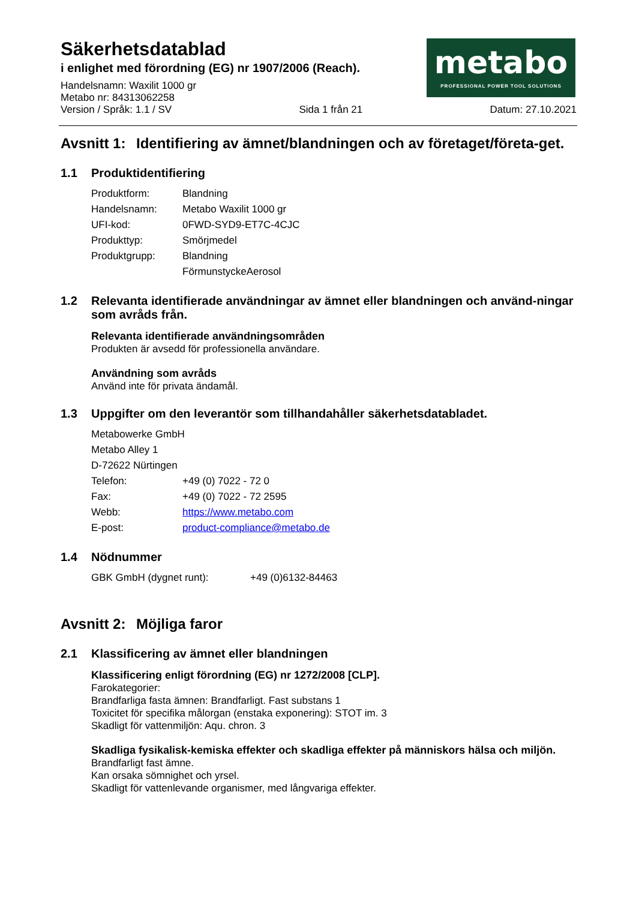Säkerhetsdatablad
i enlighet med förordning (EG) nr 1907/2006 (Reach).
Handelsnamn: Waxilit 1000 gr
Metabo nr: 84313062258
Version / Språk: 1.1 / SV Sida 1 från 21 Datum: 27.10.2021
metabo
PROFESSIONAL POWER TOOL SOLUTIONS
Avsnitt 1: Identifiering av ämnet/blandningen och av företaget/företa-get.
1.1 Produktidentifiering
| Produktform: | Blandning |
| Handelsnamn: | Metabo Waxilit 1000 gr |
| UFI-kod: | 0FWD-SYD9-ET7C-4CJC |
| Produkttyp: | Smörjmedel |
| Produktgrupp: | Blandning |
| | FörmunstyckeAerosol |
1.2 Relevanta identifierade användningar av ämnet eller blandningen och använd-ningar som avråds från.
Relevanta identifierade användningsområden
Produkten är avsedd för professionella användare.
Användning som avråds
Använd inte för privata ändamål.
1.3 Uppgifter om den leverantör som tillhandahåller säkerhetsdatabladet.
| Metabowerke GmbH | |
| Metabo Alley 1 | |
| D-72622 Nürtingen | |
| Telefon: | +49 (0) 7022 - 72 0 |
| Fax: | +49 (0) 7022 - 72 2595 |
| Webb: | https://www.metabo.com |
| E-post: | product-compliance@metabo.de |
1.4 Nödnummer
| GBK GmbH (dygnet runt): | +49 (0)6132-84463 |
Avsnitt 2: Möjliga faror
2.1 Klassificering av ämnet eller blandningen
Klassificering enligt förordning (EG) nr 1272/2008 [CLP].
Farokategorier:
Brandfarliga fasta ämnen: Brandfarligt. Fast substans 1
Toxicitet för specifika målorgan (enstaka exponering): STOT im. 3
Skadligt för vattenmiljön: Aqu. chron. 3
Skadliga fysikalisk-kemiska effekter och skadliga effekter på människors hälsa och miljön.
Brandfarligt fast ämne.
Kan orsaka sömnighet och yrsel.
Skadligt för vattenlevande organismer, med långvariga effekter.